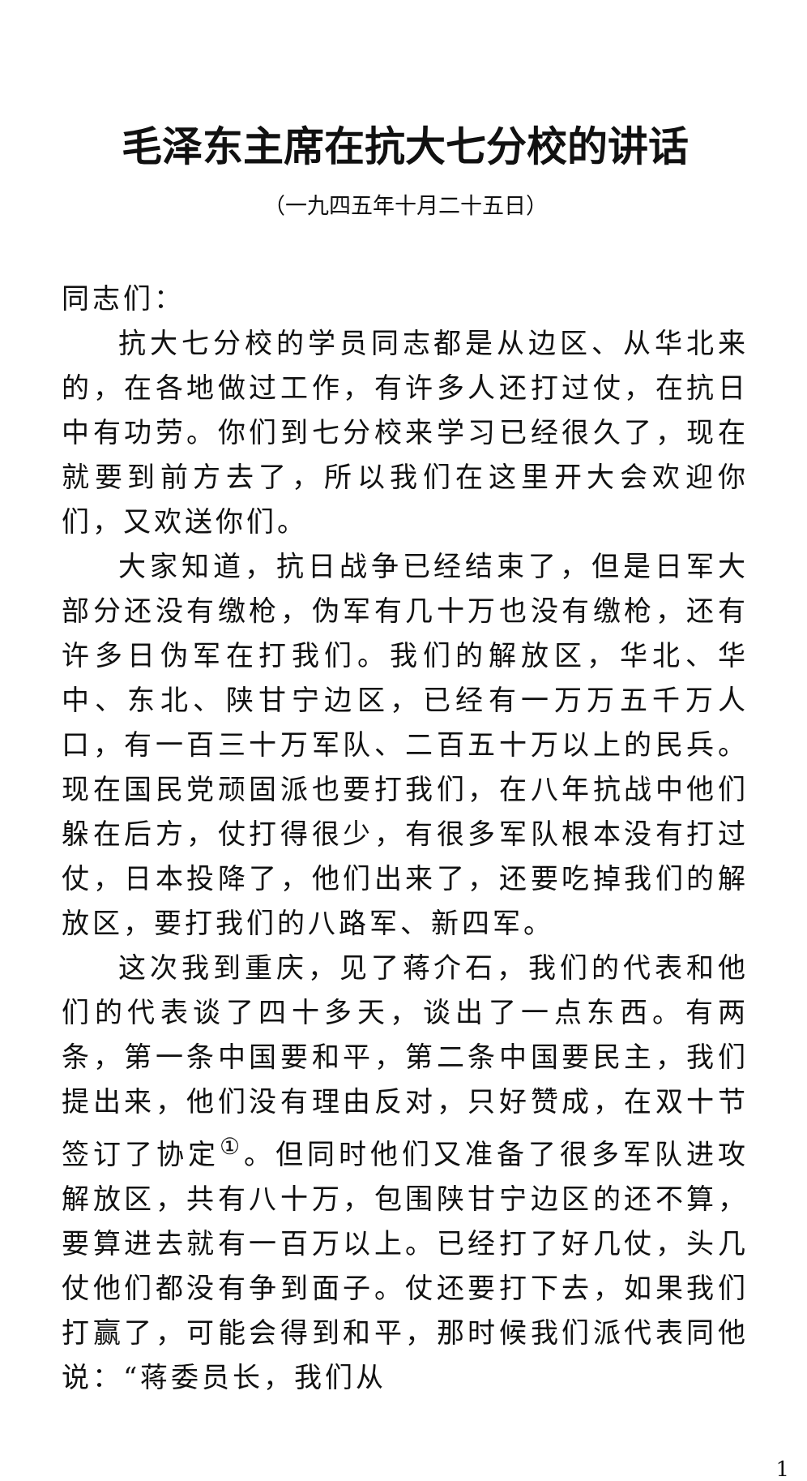毛泽东主席在抗大七分校的讲话
（一九四五年十月二十五日）
同志们：
抗大七分校的学员同志都是从边区、从华北来的，在各地做过工作，有许多人还打过仗，在抗日中有功劳。你们到七分校来学习已经很久了，现在就要到前方去了，所以我们在这里开大会欢迎你们，又欢送你们。
大家知道，抗日战争已经结束了，但是日军大部分还没有缴枪，伪军有几十万也没有缴枪，还有许多日伪军在打我们。我们的解放区，华北、华中、东北、陕甘宁边区，已经有一万万五千万人口，有一百三十万军队、二百五十万以上的民兵。现在国民党顽固派也要打我们，在八年抗战中他们躲在后方，仗打得很少，有很多军队根本没有打过仗，日本投降了，他们出来了，还要吃掉我们的解放区，要打我们的八路军、新四军。
这次我到重庆，见了蒋介石，我们的代表和他们的代表谈了四十多天，谈出了一点东西。有两条，第一条中国要和平，第二条中国要民主，我们提出来，他们没有理由反对，只好赞成，在双十节签订了协定<sup>①</sup>。但同时他们又准备了很多军队进攻解放区，共有八十万，包围陕甘宁边区的还不算，要算进去就有一百万以上。已经打了好几仗，头几仗他们都没有争到面子。仗还要打下去，如果我们打赢了，可能会得到和平，那时候我们派代表同他说：“蒋委员长，我们从
1